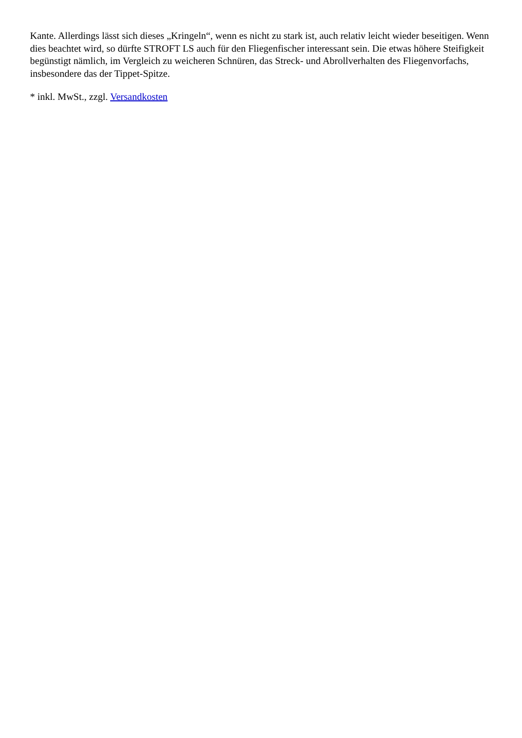Kante. Allerdings lässt sich dieses „Kringeln“, wenn es nicht zu stark ist, auch relativ leicht wieder beseitigen. Wenn dies beachtet wird, so dürfte STROFT LS auch für den Fliegenfischer interessant sein. Die etwas höhere Steifigkeit begünstigt nämlich, im Vergleich zu weicheren Schnüren, das Streck- und Abrollverhalten des Fliegenvorfachs, insbesondere das der Tippet-Spitze.
* inkl. MwSt., zzgl. Versandkosten